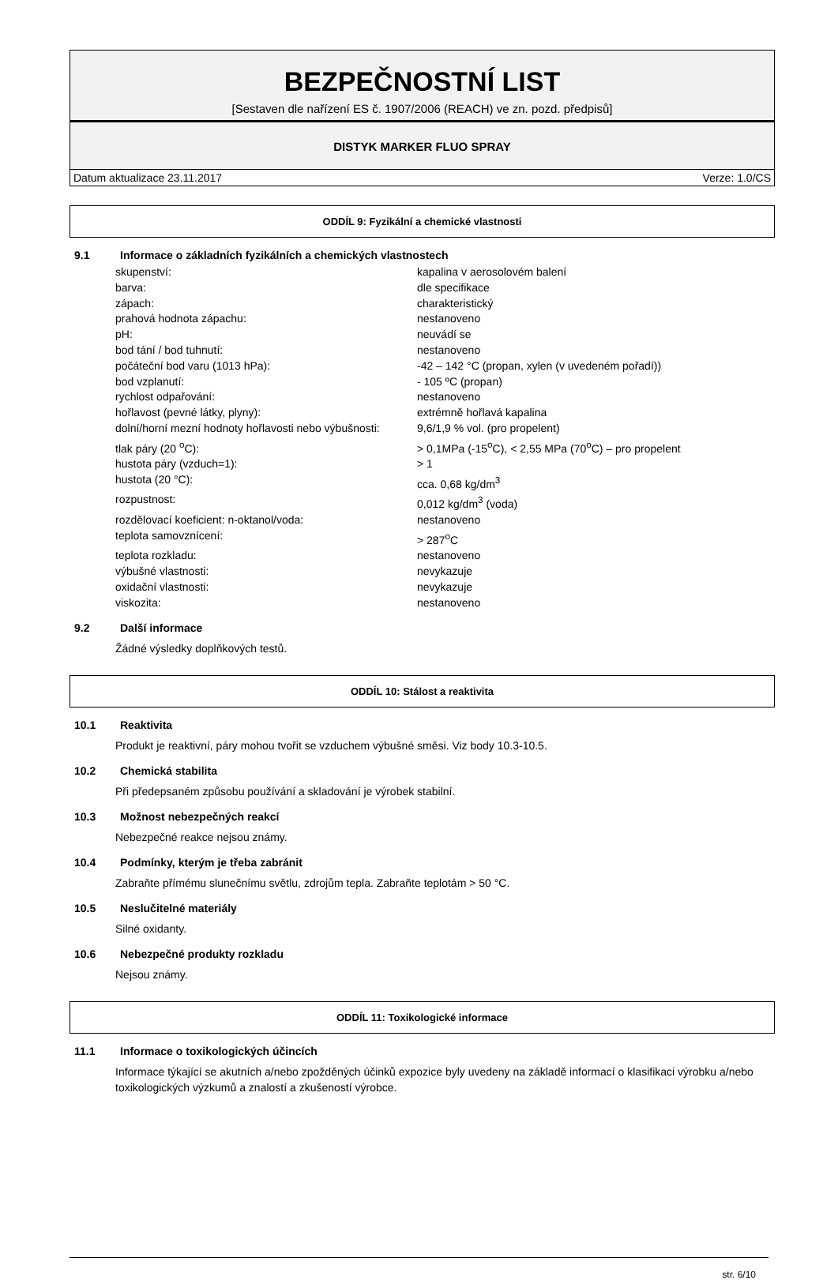BEZPEČNOSTNÍ LIST
[Sestaven dle nařízení ES č. 1907/2006 (REACH) ve zn. pozd. předpisů]
DISTYK MARKER FLUO SPRAY
Datum aktualizace 23.11.2017 Verze: 1.0/CS
ODDÍL 9: Fyzikální a chemické vlastnosti
9.1 Informace o základních fyzikálních a chemických vlastnostech
| skupenství: | kapalina v aerosolovém balení |
| barva: | dle specifikace |
| zápach: | charakteristický |
| prahová hodnota zápachu: | nestanoveno |
| pH: | neuvádí se |
| bod tání / bod tuhnutí: | nestanoveno |
| počáteční bod varu (1013 hPa): | -42 – 142 °C (propan, xylen (v uvedeném pořadí)) |
| bod vzplanutí: | - 105 ºC (propan) |
| rychlost odpařování: | nestanoveno |
| hořlavost (pevné látky, plyny): | extrémně hořlavá kapalina |
| dolní/horní mezní hodnoty hořlavosti nebo výbušnosti: | 9,6/1,9 % vol. (pro propelent) |
| tlak páry (20 <sup>o</sup>C): | > 0,1MPa (-15<sup>o</sup>C), < 2,55 MPa (70<sup>o</sup>C) – pro propelent |
| hustota páry (vzduch=1): | > 1 |
| hustota (20 °C): | cca. 0,68 kg/dm<sup>3</sup> |
| rozpustnost: | 0,012 kg/dm<sup>3</sup> (voda) |
| rozdělovací koeficient: n-oktanol/voda: | nestanoveno |
| teplota samovznícení: | > 287<sup>o</sup>C |
| teplota rozkladu: | nestanoveno |
| výbušné vlastnosti: | nevykazuje |
| oxidační vlastnosti: | nevykazuje |
| viskozita: | nestanoveno |
9.2 Další informace
Žádné výsledky doplňkových testů.
ODDÍL 10: Stálost a reaktivita
10.1 Reaktivita
Produkt je reaktivní, páry mohou tvořit se vzduchem výbušné směsi. Viz body 10.3-10.5.
10.2 Chemická stabilita
Při předepsaném způsobu používání a skladování je výrobek stabilní.
10.3 Možnost nebezpečných reakcí
Nebezpečné reakce nejsou známy.
10.4 Podmínky, kterým je třeba zabránit
Zabraňte přímému slunečnímu světlu, zdrojům tepla. Zabraňte teplotám > 50 °C.
10.5 Neslučitelné materiály
Silné oxidanty.
10.6 Nebezpečné produkty rozkladu
Nejsou známy.
ODDÍL 11: Toxikologické informace
11.1 Informace o toxikologických účincích
Informace týkající se akutních a/nebo zpožděných účinků expozice byly uvedeny na základě informací o klasifikaci výrobku a/nebo toxikologických výzkumů a znalostí a zkušeností výrobce.
str. 6/10